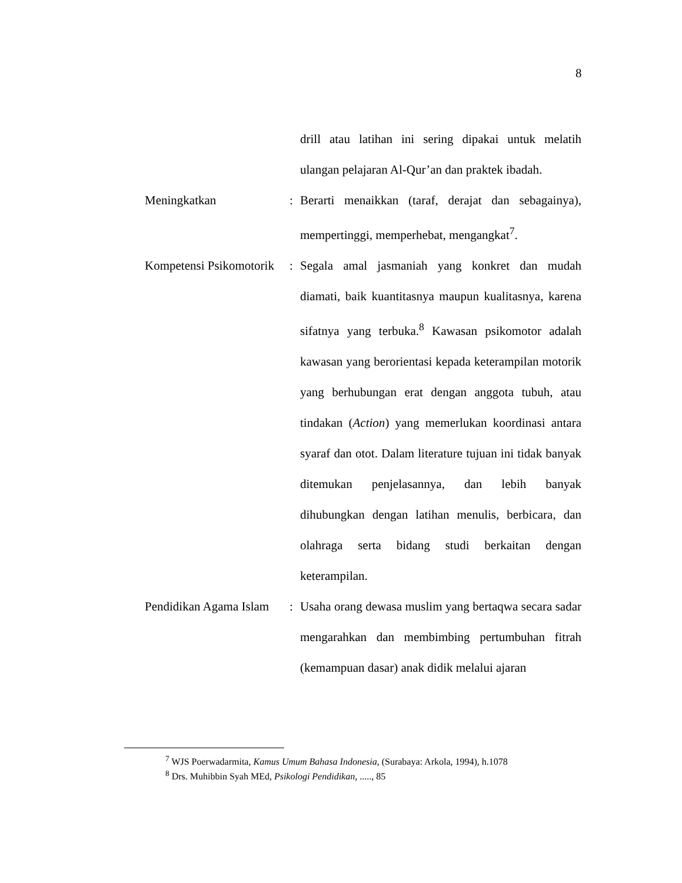8
drill atau latihan ini sering dipakai untuk melatih ulangan pelajaran Al-Qur’an dan praktek ibadah.
Meningkatkan : Berarti menaikkan (taraf, derajat dan sebagainya), mempertinggi, memperhebat, mengangkat<sup>7</sup>.
Kompetensi Psikomotorik
: Segala amal jasmaniah yang konkret dan mudah diamati, baik kuantitasnya maupun kualitasnya, karena sifatnya yang terbuka.<sup>8</sup> Kawasan psikomotor adalah kawasan yang berorientasi kepada keterampilan motorik yang berhubungan erat dengan anggota tubuh, atau tindakan (Action) yang memerlukan koordinasi antara syaraf dan otot. Dalam literature tujuan ini tidak banyak ditemukan penjelasannya, dan lebih banyak dihubungkan dengan latihan menulis, berbicara, dan olahraga serta bidang studi berkaitan dengan keterampilan.
Pendidikan Agama Islam
: Usaha orang dewasa muslim yang bertaqwa secara sadar mengarahkan dan membimbing pertumbuhan fitrah (kemampuan dasar) anak didik melalui ajaran
<sup>7</sup> WJS Poerwadarmita, Kamus Umum Bahasa Indonesia, (Surabaya: Arkola, 1994), h.1078
<sup>8</sup> Drs. Muhibbin Syah MEd, Psikologi Pendidikan, ....., 85